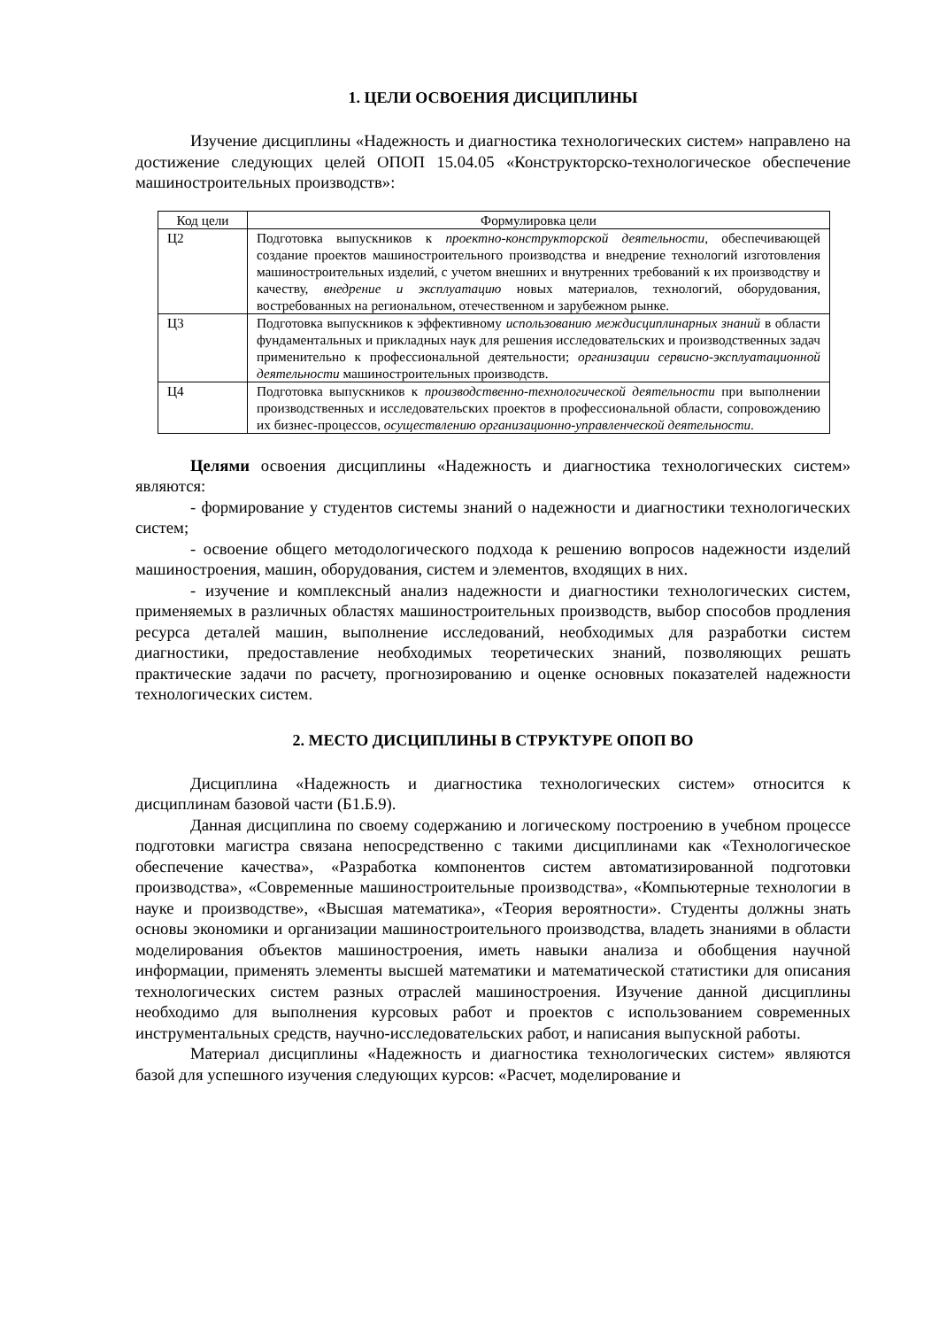1. ЦЕЛИ ОСВОЕНИЯ ДИСЦИПЛИНЫ
Изучение дисциплины «Надежность и диагностика технологических систем» направлено на достижение следующих целей ОПОП 15.04.05 «Конструкторско-технологическое обеспечение машиностроительных производств»:
| Код цели | Формулировка цели |
| --- | --- |
| Ц2 | Подготовка выпускников к проектно-конструкторской деятельности, обеспечивающей создание проектов машиностроительного производства и внедрение технологий изготовления машиностроительных изделий, с учетом внешних и внутренних требований к их производству и качеству, внедрение и эксплуатацию новых материалов, технологий, оборудования, востребованных на региональном, отечественном и зарубежном рынке. |
| Ц3 | Подготовка выпускников к эффективному использованию междисциплинарных знаний в области фундаментальных и прикладных наук для решения исследовательских и производственных задач применительно к профессиональной деятельности; организации сервисно-эксплуатационной деятельности машиностроительных производств. |
| Ц4 | Подготовка выпускников к производственно-технологической деятельности при выполнении производственных и исследовательских проектов в профессиональной области, сопровождению их бизнес-процессов, осуществлению организационно-управленческой деятельности . |
Целями освоения дисциплины «Надежность и диагностика технологических систем» являются:
- формирование у студентов системы знаний о надежности и диагностики технологических систем;
- освоение общего методологического подхода к решению вопросов надежности изделий машиностроения, машин, оборудования, систем и элементов, входящих в них.
- изучение и комплексный анализ надежности и диагностики технологических систем, применяемых в различных областях машиностроительных производств, выбор способов продления ресурса деталей машин, выполнение исследований, необходимых для разработки систем диагностики, предоставление необходимых теоретических знаний, позволяющих решать практические задачи по расчету, прогнозированию и оценке основных показателей надежности технологических систем.
2. МЕСТО ДИСЦИПЛИНЫ В СТРУКТУРЕ ОПОП ВО
Дисциплина «Надежность и диагностика технологических систем» относится к дисциплинам базовой части (Б1.Б.9).
Данная дисциплина по своему содержанию и логическому построению в учебном процессе подготовки магистра связана непосредственно с такими дисциплинами как «Технологическое обеспечение качества», «Разработка компонентов систем автоматизированной подготовки производства», «Современные машиностроительные производства», «Компьютерные технологии в науке и производстве», «Высшая математика», «Теория вероятности». Студенты должны знать основы экономики и организации машиностроительного производства, владеть знаниями в области моделирования объектов машиностроения, иметь навыки анализа и обобщения научной информации, применять элементы высшей математики и математической статистики для описания технологических систем разных отраслей машиностроения. Изучение данной дисциплины необходимо для выполнения курсовых работ и проектов с использованием современных инструментальных средств, научно-исследовательских работ, и написания выпускной работы.
Материал дисциплины «Надежность и диагностика технологических систем» являются базой для успешного изучения следующих курсов: «Расчет, моделирование и